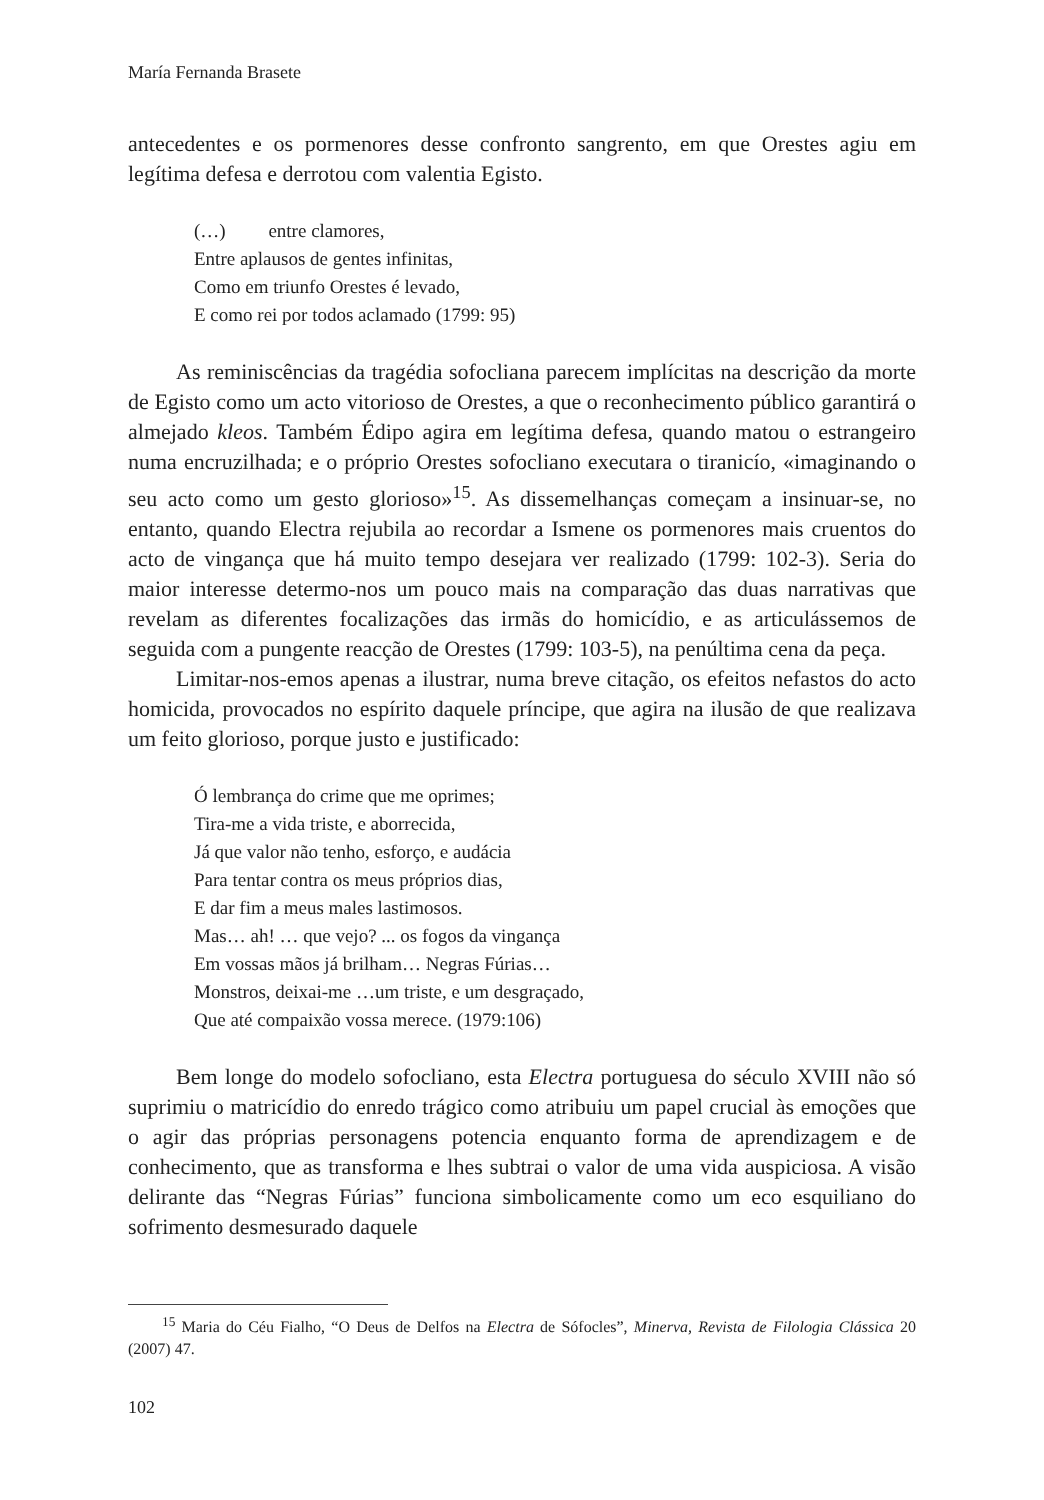María Fernanda Brasete
antecedentes e os pormenores desse confronto sangrento, em que Orestes agiu em legítima defesa e derrotou com valentia Egisto.
(…) entre clamores,
Entre aplausos de gentes infinitas,
Como em triunfo Orestes é levado,
E como rei por todos aclamado (1799: 95)
As reminiscências da tragédia sofocliana parecem implícitas na descrição da morte de Egisto como um acto vitorioso de Orestes, a que o reconhecimento público garantirá o almejado kleos. Também Édipo agira em legítima defesa, quando matou o estrangeiro numa encruzilhada; e o próprio Orestes sofocliano executara o tiranicío, «imaginando o seu acto como um gesto glorioso»<sup>15</sup>. As dissemelhanças começam a insinuar-se, no entanto, quando Electra rejubila ao recordar a Ismene os pormenores mais cruentos do acto de vingança que há muito tempo desejara ver realizado (1799: 102-3). Seria do maior interesse determo-nos um pouco mais na comparação das duas narrativas que revelam as diferentes focalizações das irmãs do homicídio, e as articulássemos de seguida com a pungente reacção de Orestes (1799: 103-5), na penúltima cena da peça.
Limitar-nos-emos apenas a ilustrar, numa breve citação, os efeitos nefastos do acto homicida, provocados no espírito daquele príncipe, que agira na ilusão de que realizava um feito glorioso, porque justo e justificado:
Ó lembrança do crime que me oprimes;
Tira-me a vida triste, e aborrecida,
Já que valor não tenho, esforço, e audácia
Para tentar contra os meus próprios dias,
E dar fim a meus males lastimosos.
Mas… ah! … que vejo? ... os fogos da vingança
Em vossas mãos já brilham… Negras Fúrias…
Monstros, deixai-me …um triste, e um desgraçado,
Que até compaixão vossa merece. (1979:106)
Bem longe do modelo sofocliano, esta Electra portuguesa do século XVIII não só suprimiu o matricídio do enredo trágico como atribuiu um papel crucial às emoções que o agir das próprias personagens potencia enquanto forma de aprendizagem e de conhecimento, que as transforma e lhes subtrai o valor de uma vida auspiciosa. A visão delirante das “Negras Fúrias” funciona simbolicamente como um eco esquiliano do sofrimento desmesurado daquele
<sup>15</sup> Maria do Céu Fialho, “O Deus de Delfos na Electra de Sófocles”, Minerva, Revista de Filologia Clássica 20 (2007) 47.
102